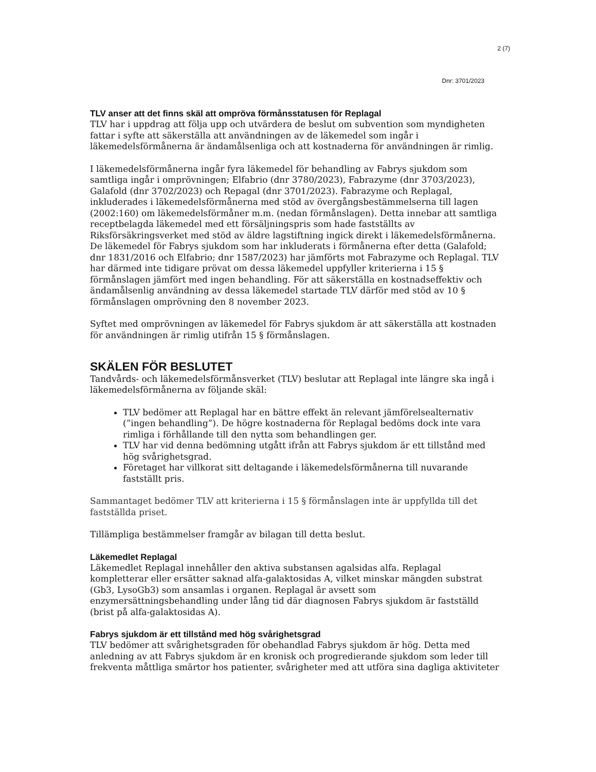2 (7)
Dnr: 3701/2023
TLV anser att det finns skäl att ompröva förmånsstatusen för Replagal
TLV har i uppdrag att följa upp och utvärdera de beslut om subvention som myndigheten fattar i syfte att säkerställa att användningen av de läkemedel som ingår i läkemedelsförmånerna är ändamålsenliga och att kostnaderna för användningen är rimlig.
I läkemedelsförmånerna ingår fyra läkemedel för behandling av Fabrys sjukdom som samtliga ingår i omprövningen; Elfabrio (dnr 3780/2023), Fabrazyme (dnr 3703/2023), Galafold (dnr 3702/2023) och Repagal (dnr 3701/2023). Fabrazyme och Replagal, inkluderades i läkemedelsförmånerna med stöd av övergångsbestämmelserna till lagen (2002:160) om läkemedelsförmåner m.m. (nedan förmånslagen). Detta innebar att samtliga receptbelagda läkemedel med ett försäljningspris som hade fastställts av Riksförsäkringsverket med stöd av äldre lagstiftning ingick direkt i läkemedelsförmånerna. De läkemedel för Fabrys sjukdom som har inkluderats i förmånerna efter detta (Galafold; dnr 1831/2016 och Elfabrio; dnr 1587/2023) har jämförts mot Fabrazyme och Replagal. TLV har därmed inte tidigare prövat om dessa läkemedel uppfyller kriterierna i 15 § förmånslagen jämfört med ingen behandling. För att säkerställa en kostnadseffektiv och ändamålsenlig användning av dessa läkemedel startade TLV därför med stöd av 10 § förmånslagen omprövning den 8 november 2023.
Syftet med omprövningen av läkemedel för Fabrys sjukdom är att säkerställa att kostnaden för användningen är rimlig utifrån 15 § förmånslagen.
SKÄLEN FÖR BESLUTET
Tandvårds- och läkemedelsförmånsverket (TLV) beslutar att Replagal inte längre ska ingå i läkemedelsförmånerna av följande skäl:
TLV bedömer att Replagal har en bättre effekt än relevant jämförelsealternativ (”ingen behandling”). De högre kostnaderna för Replagal bedöms dock inte vara rimliga i förhållande till den nytta som behandlingen ger.
TLV har vid denna bedömning utgått ifrån att Fabrys sjukdom är ett tillstånd med hög svårighetsgrad.
Företaget har villkorat sitt deltagande i läkemedelsförmånerna till nuvarande fastställt pris.
Sammantaget bedömer TLV att kriterierna i 15 § förmånslagen inte är uppfyllda till det fastställda priset.
Tillämpliga bestämmelser framgår av bilagan till detta beslut.
Läkemedlet Replagal
Läkemedlet Replagal innehåller den aktiva substansen agalsidas alfa. Replagal kompletterar eller ersätter saknad alfa-galaktosidas A, vilket minskar mängden substrat (Gb3, LysoGb3) som ansamlas i organen. Replagal är avsett som enzymersättningsbehandling under lång tid där diagnosen Fabrys sjukdom är fastställd (brist på alfa-galaktosidas A).
Fabrys sjukdom är ett tillstånd med hög svårighetsgrad
TLV bedömer att svårighetsgraden för obehandlad Fabrys sjukdom är hög. Detta med anledning av att Fabrys sjukdom är en kronisk och progredierande sjukdom som leder till frekventa måttliga smärtor hos patienter, svårigheter med att utföra sina dagliga aktiviteter